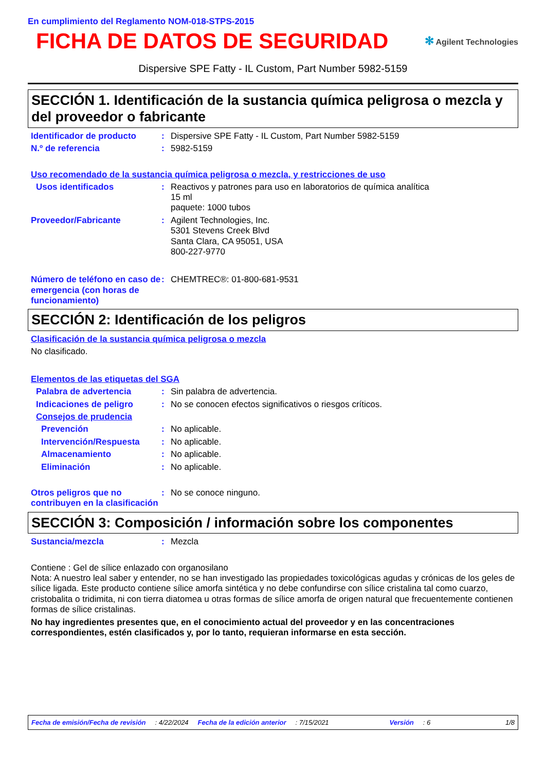En cumplimiento del Reglamento NOM-018-STPS-2015
FICHA DE DATOS DE SEGURIDAD
✻ Agilent Technologies
Dispersive SPE Fatty - IL Custom, Part Number 5982-5159
SECCIÓN 1. Identificación de la sustancia química peligrosa o mezcla y del proveedor o fabricante
Identificador de producto
: Dispersive SPE Fatty - IL Custom, Part Number 5982-5159
N.º de referencia : 5982-5159
Uso recomendado de la sustancia química peligrosa o mezcla, y restricciones de uso
Usos identificados : Reactivos y patrones para uso en laboratorios de química analítica
15 ml
paquete: 1000 tubos
Proveedor/Fabricante : Agilent Technologies, Inc.
5301 Stevens Creek Blvd
Santa Clara, CA 95051, USA
800-227-9770
Número de teléfono en caso de emergencia (con horas de funcionamiento)
: CHEMTREC®: 01-800-681-9531
SECCIÓN 2: Identificación de los peligros
Clasificación de la sustancia química peligrosa o mezcla
No clasificado.
Elementos de las etiquetas del SGA
Palabra de advertencia : Sin palabra de advertencia.
Indicaciones de peligro : No se conocen efectos significativos o riesgos críticos.
Consejos de prudencia
Prevención : No aplicable.
Intervención/Respuesta : No aplicable.
Almacenamiento : No aplicable.
Eliminación : No aplicable.
Otros peligros que no contribuyen en la clasificación
: No se conoce ninguno.
SECCIÓN 3: Composición / información sobre los componentes
Sustancia/mezcla : Mezcla
Contiene : Gel de sílice enlazado con organosilano
Nota: A nuestro leal saber y entender, no se han investigado las propiedades toxicológicas agudas y crónicas de los geles de sílice ligada. Este producto contiene sílice amorfa sintética y no debe confundirse con sílice cristalina tal como cuarzo, cristobalita o tridimita, ni con tierra diatomea u otras formas de sílice amorfa de origen natural que frecuentemente contienen formas de sílice cristalinas.
No hay ingredientes presentes que, en el conocimiento actual del proveedor y en las concentraciones correspondientes, estén clasificados y, por lo tanto, requieran informarse en esta sección.
Fecha de emisión/Fecha de revisión: 4/22/2024 Fecha de la edición anterior: 7/15/2021 Versión: 6 1/8